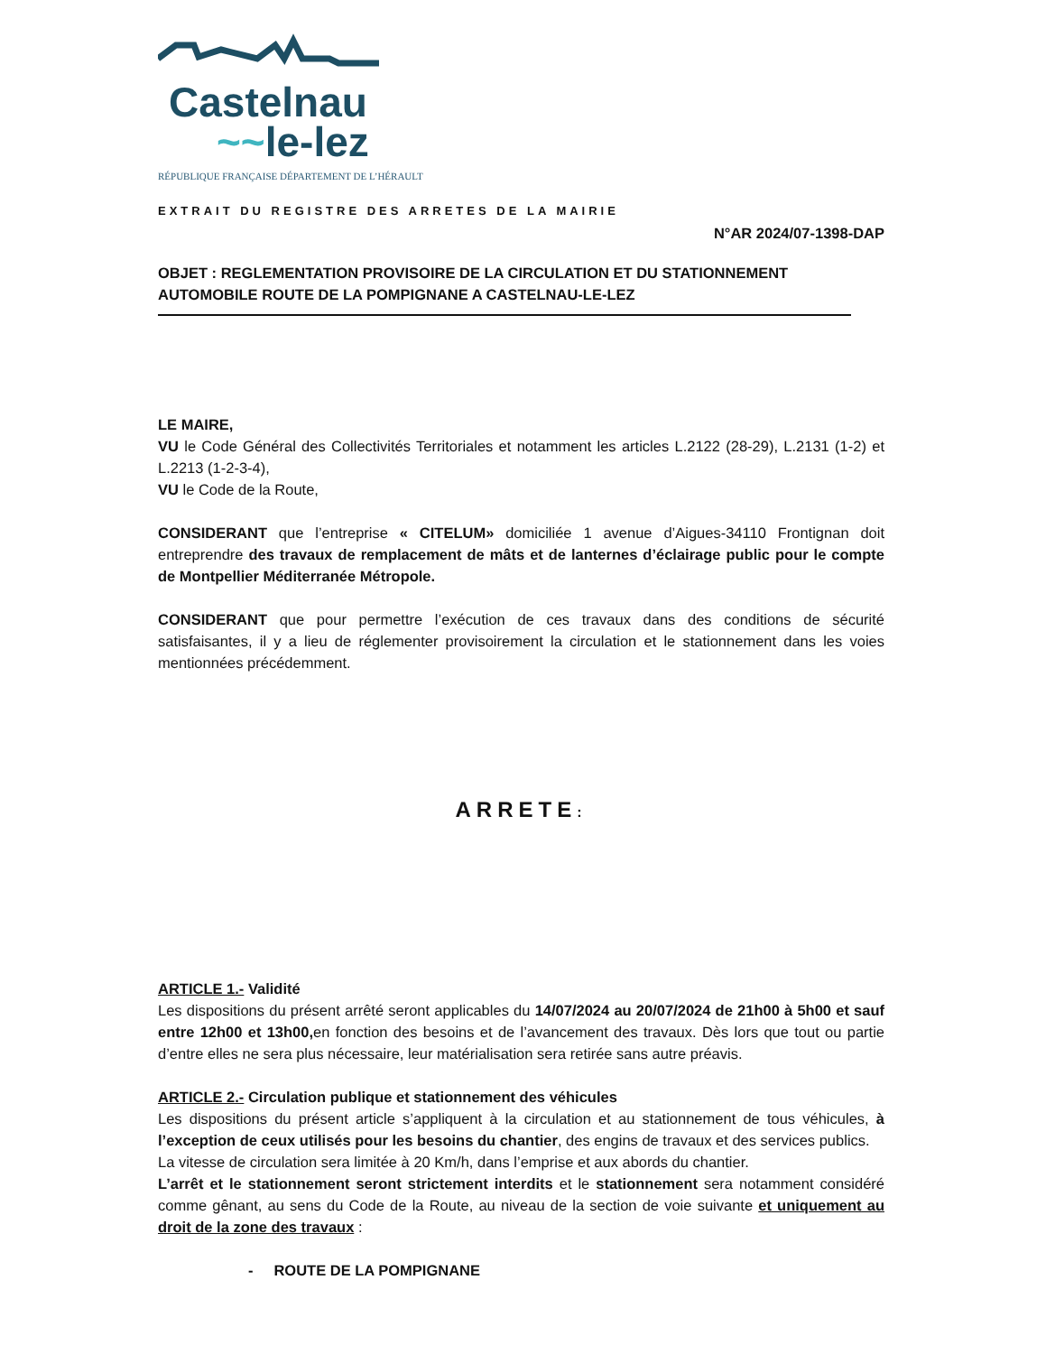Castelnau
~~le-lez
RÉPUBLIQUE FRANÇAISE DÉPARTEMENT DE L’HÉRAULT
EXTRAIT DU REGISTRE DES ARRETES DE LA MAIRIE
N°AR 2024/07-1398-DAP
OBJET : REGLEMENTATION PROVISOIRE DE LA CIRCULATION ET DU STATIONNEMENT AUTOMOBILE ROUTE DE LA POMPIGNANE A CASTELNAU-LE-LEZ
LE MAIRE,
VU le Code Général des Collectivités Territoriales et notamment les articles L.2122 (28-29), L.2131 (1-2) et L.2213 (1-2-3-4),
VU le Code de la Route,
CONSIDERANT que l’entreprise « CITELUM» domiciliée 1 avenue d’Aigues-34110 Frontignan doit entreprendre des travaux de remplacement de mâts et de lanternes d’éclairage public pour le compte de Montpellier Méditerranée Métropole.
CONSIDERANT que pour permettre l’exécution de ces travaux dans des conditions de sécurité satisfaisantes, il y a lieu de réglementer provisoirement la circulation et le stationnement dans les voies mentionnées précédemment.
ARRETE:
ARTICLE 1.- Validité
Les dispositions du présent arrêté seront applicables du 14/07/2024 au 20/07/2024 de 21h00 à 5h00 et sauf entre 12h00 et 13h00, en fonction des besoins et de l’avancement des travaux. Dès lors que tout ou partie d’entre elles ne sera plus nécessaire, leur matérialisation sera retirée sans autre préavis.
ARTICLE 2.- Circulation publique et stationnement des véhicules
Les dispositions du présent article s’appliquent à la circulation et au stationnement de tous véhicules, à l’exception de ceux utilisés pour les besoins du chantier, des engins de travaux et des services publics.
La vitesse de circulation sera limitée à 20 Km/h, dans l’emprise et aux abords du chantier.
L’arrêt et le stationnement seront strictement interdits et le stationnement sera notamment considéré comme gênant, au sens du Code de la Route, au niveau de la section de voie suivante et uniquement au droit de la zone des travaux :
- ROUTE DE LA POMPIGNANE